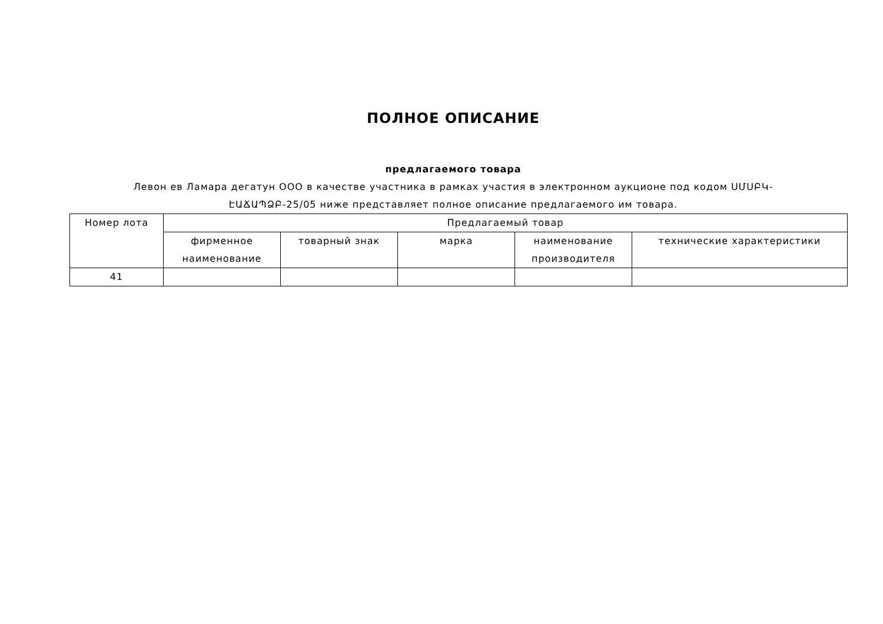ПОЛНОЕ ОПИСАНИЕ
предлагаемого товара
Левон ев Ламара дегатун ООО в качестве участника в рамках участия в электронном аукционе под кодом ՍՄՍԲԿ-ԷԱՃԱՊՁԲ-25/05 ниже представляет полное описание предлагаемого им товара.
| Номер лота | Предлагаемый товар | | | | |
| --- | --- | --- | --- | --- | --- |
| | фирменное наименование | товарный знак | марка | наименование производителя | технические характеристики |
| 41 | | | | | |